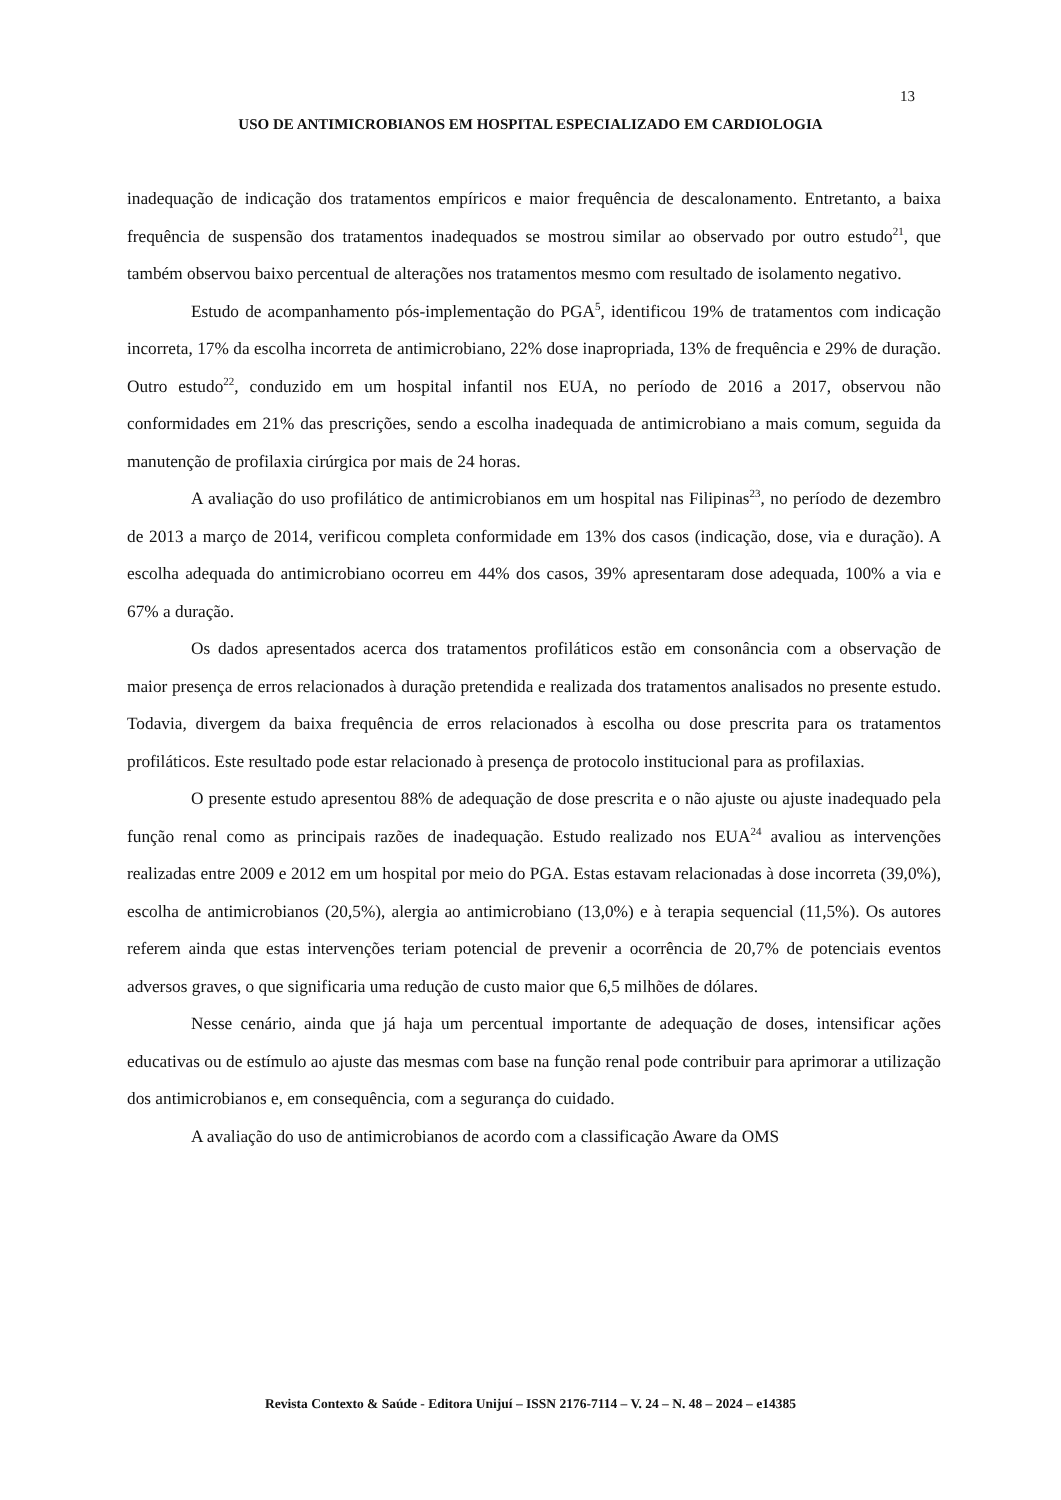13
USO DE ANTIMICROBIANOS EM HOSPITAL ESPECIALIZADO EM CARDIOLOGIA
inadequação de indicação dos tratamentos empíricos e maior frequência de descalonamento. Entretanto, a baixa frequência de suspensão dos tratamentos inadequados se mostrou similar ao observado por outro estudo<sup>21</sup>, que também observou baixo percentual de alterações nos tratamentos mesmo com resultado de isolamento negativo.
Estudo de acompanhamento pós-implementação do PGA<sup>5</sup>, identificou 19% de tratamentos com indicação incorreta, 17% da escolha incorreta de antimicrobiano, 22% dose inapropriada, 13% de frequência e 29% de duração. Outro estudo<sup>22</sup>, conduzido em um hospital infantil nos EUA, no período de 2016 a 2017, observou não conformidades em 21% das prescrições, sendo a escolha inadequada de antimicrobiano a mais comum, seguida da manutenção de profilaxia cirúrgica por mais de 24 horas.
A avaliação do uso profilático de antimicrobianos em um hospital nas Filipinas<sup>23</sup>, no período de dezembro de 2013 a março de 2014, verificou completa conformidade em 13% dos casos (indicação, dose, via e duração). A escolha adequada do antimicrobiano ocorreu em 44% dos casos, 39% apresentaram dose adequada, 100% a via e 67% a duração.
Os dados apresentados acerca dos tratamentos profiláticos estão em consonância com a observação de maior presença de erros relacionados à duração pretendida e realizada dos tratamentos analisados no presente estudo. Todavia, divergem da baixa frequência de erros relacionados à escolha ou dose prescrita para os tratamentos profiláticos. Este resultado pode estar relacionado à presença de protocolo institucional para as profilaxias.
O presente estudo apresentou 88% de adequação de dose prescrita e o não ajuste ou ajuste inadequado pela função renal como as principais razões de inadequação. Estudo realizado nos EUA<sup>24</sup> avaliou as intervenções realizadas entre 2009 e 2012 em um hospital por meio do PGA. Estas estavam relacionadas à dose incorreta (39,0%), escolha de antimicrobianos (20,5%), alergia ao antimicrobiano (13,0%) e à terapia sequencial (11,5%). Os autores referem ainda que estas intervenções teriam potencial de prevenir a ocorrência de 20,7% de potenciais eventos adversos graves, o que significaria uma redução de custo maior que 6,5 milhões de dólares.
Nesse cenário, ainda que já haja um percentual importante de adequação de doses, intensificar ações educativas ou de estímulo ao ajuste das mesmas com base na função renal pode contribuir para aprimorar a utilização dos antimicrobianos e, em consequência, com a segurança do cuidado.
A avaliação do uso de antimicrobianos de acordo com a classificação Aware da OMS
Revista Contexto & Saúde - Editora Unijuí – ISSN 2176-7114 – V. 24 – N. 48 – 2024 – e14385